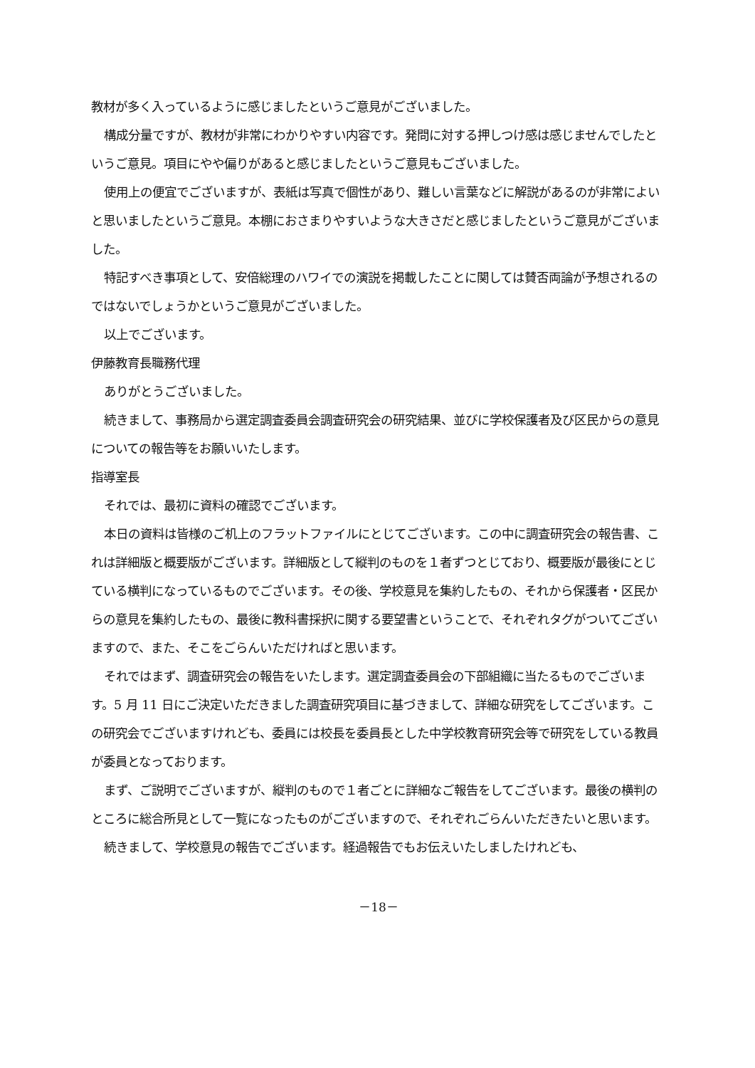教材が多く入っているように感じましたというご意見がございました。
構成分量ですが、教材が非常にわかりやすい内容です。発問に対する押しつけ感は感じませんでしたというご意見。項目にやや偏りがあると感じましたというご意見もございました。
使用上の便宜でございますが、表紙は写真で個性があり、難しい言葉などに解説があるのが非常によいと思いましたというご意見。本棚におさまりやすいような大きさだと感じましたというご意見がございました。
特記すべき事項として、安倍総理のハワイでの演説を掲載したことに関しては賛否両論が予想されるのではないでしょうかというご意見がございました。
以上でございます。
伊藤教育長職務代理
ありがとうございました。
続きまして、事務局から選定調査委員会調査研究会の研究結果、並びに学校保護者及び区民からの意見についての報告等をお願いいたします。
指導室長
それでは、最初に資料の確認でございます。
本日の資料は皆様のご机上のフラットファイルにとじてございます。この中に調査研究会の報告書、これは詳細版と概要版がございます。詳細版として縦判のものを１者ずつとじており、概要版が最後にとじている横判になっているものでございます。その後、学校意見を集約したもの、それから保護者・区民からの意見を集約したもの、最後に教科書採択に関する要望書ということで、それぞれタグがついてございますので、また、そこをごらんいただければと思います。
それではまず、調査研究会の報告をいたします。選定調査委員会の下部組織に当たるものでございます。5 月 11 日にご決定いただきました調査研究項目に基づきまして、詳細な研究をしてございます。この研究会でございますけれども、委員には校長を委員長とした中学校教育研究会等で研究をしている教員が委員となっております。
まず、ご説明でございますが、縦判のもので１者ごとに詳細なご報告をしてございます。最後の横判のところに総合所見として一覧になったものがございますので、それぞれごらんいただきたいと思います。
続きまして、学校意見の報告でございます。経過報告でもお伝えいたしましたけれども、
－18－